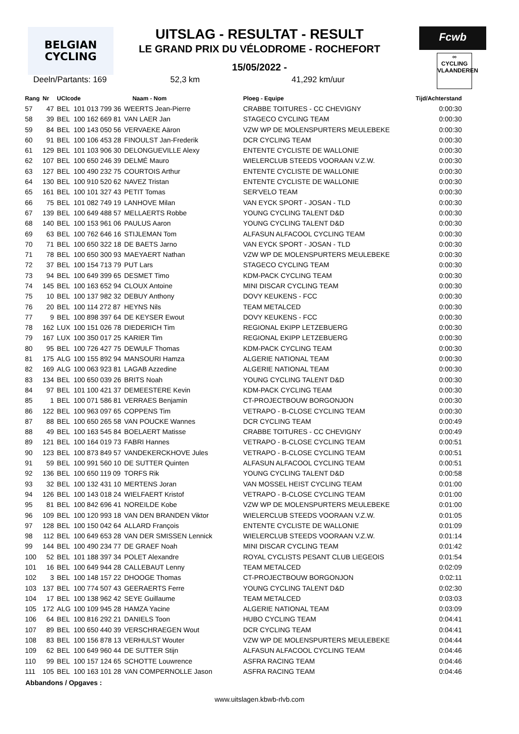BELGIAN
CYCLING
Fcwb
∞
CYCLING
VLAANDEREN
UITSLAG - RESULTAT - RESULT
LE GRAND PRIX DU VÉLODROME - ROCHEFORT
15/05/2022 -
Deeln/Partants: 169 52,3 km 41,292 km/uur
| Rang | Nr | UCIcode | | Naam - Nom | Ploeg - Equipe | Tijd/Achterstand |
| --- | --- | --- | --- | --- | --- | --- |
| 57 | 47 | BEL | 101 013 799 36 | WEERTS Jean-Pierre | CRABBE TOITURES - CC CHEVIGNY | 0:00:30 |
| 58 | 39 | BEL | 100 162 669 81 | VAN LAER Jan | STAGECO CYCLING TEAM | 0:00:30 |
| 59 | 84 | BEL | 100 143 050 56 | VERVAEKE Aäron | VZW WP DE MOLENSPURTERS MEULEBEKE | 0:00:30 |
| 60 | 91 | BEL | 100 106 453 28 | FINOULST Jan-Frederik | DCR CYCLING TEAM | 0:00:30 |
| 61 | 129 | BEL | 101 103 906 30 | DELONGUEVILLE Alexy | ENTENTE CYCLISTE DE WALLONIE | 0:00:30 |
| 62 | 107 | BEL | 100 650 246 39 | DELMÉ Mauro | WIELERCLUB STEEDS VOORAAN V.Z.W. | 0:00:30 |
| 63 | 127 | BEL | 100 490 232 75 | COURTOIS Arthur | ENTENTE CYCLISTE DE WALLONIE | 0:00:30 |
| 64 | 130 | BEL | 100 910 520 62 | NAVEZ Tristan | ENTENTE CYCLISTE DE WALLONIE | 0:00:30 |
| 65 | 161 | BEL | 100 101 327 43 | PETIT Tomas | SER'VELO TEAM | 0:00:30 |
| 66 | 75 | BEL | 101 082 749 19 | LANHOVE Milan | VAN EYCK SPORT - JOSAN - TLD | 0:00:30 |
| 67 | 139 | BEL | 100 649 488 57 | MELLAERTS Robbe | YOUNG CYCLING TALENT D&D | 0:00:30 |
| 68 | 140 | BEL | 100 153 961 06 | PAULUS Aaron | YOUNG CYCLING TALENT D&D | 0:00:30 |
| 69 | 63 | BEL | 100 762 646 16 | STIJLEMAN Tom | ALFASUN ALFACOOL CYCLING TEAM | 0:00:30 |
| 70 | 71 | BEL | 100 650 322 18 | DE BAETS Jarno | VAN EYCK SPORT - JOSAN - TLD | 0:00:30 |
| 71 | 78 | BEL | 100 650 300 93 | MAEYAERT Nathan | VZW WP DE MOLENSPURTERS MEULEBEKE | 0:00:30 |
| 72 | 37 | BEL | 100 154 713 79 | PUT Lars | STAGECO CYCLING TEAM | 0:00:30 |
| 73 | 94 | BEL | 100 649 399 65 | DESMET Timo | KDM-PACK CYCLING TEAM | 0:00:30 |
| 74 | 145 | BEL | 100 163 652 94 | CLOUX Antoine | MINI DISCAR CYCLING TEAM | 0:00:30 |
| 75 | 10 | BEL | 100 137 982 32 | DEBUY Anthony | DOVY KEUKENS - FCC | 0:00:30 |
| 76 | 20 | BEL | 100 114 272 87 | HEYNS Nils | TEAM METALCED | 0:00:30 |
| 77 | 9 | BEL | 100 898 397 64 | DE KEYSER Ewout | DOVY KEUKENS - FCC | 0:00:30 |
| 78 | 162 | LUX | 100 151 026 78 | DIEDERICH Tim | REGIONAL EKIPP LETZEBUERG | 0:00:30 |
| 79 | 167 | LUX | 100 350 017 25 | KARIER Tim | REGIONAL EKIPP LETZEBUERG | 0:00:30 |
| 80 | 95 | BEL | 100 726 427 75 | DEWULF Thomas | KDM-PACK CYCLING TEAM | 0:00:30 |
| 81 | 175 | ALG | 100 155 892 94 | MANSOURI Hamza | ALGERIE NATIONAL TEAM | 0:00:30 |
| 82 | 169 | ALG | 100 063 923 81 | LAGAB Azzedine | ALGERIE NATIONAL TEAM | 0:00:30 |
| 83 | 134 | BEL | 100 650 039 26 | BRITS Noah | YOUNG CYCLING TALENT D&D | 0:00:30 |
| 84 | 97 | BEL | 101 100 421 37 | DEMEESTERE Kevin | KDM-PACK CYCLING TEAM | 0:00:30 |
| 85 | 1 | BEL | 100 071 586 81 | VERRAES Benjamin | CT-PROJECTBOUW BORGONJON | 0:00:30 |
| 86 | 122 | BEL | 100 963 097 65 | COPPENS Tim | VETRAPO - B-CLOSE CYCLING TEAM | 0:00:30 |
| 87 | 88 | BEL | 100 650 265 58 | VAN POUCKE Wannes | DCR CYCLING TEAM | 0:00:49 |
| 88 | 49 | BEL | 100 163 545 84 | BOELAERT Matisse | CRABBE TOITURES - CC CHEVIGNY | 0:00:49 |
| 89 | 121 | BEL | 100 164 019 73 | FABRI Hannes | VETRAPO - B-CLOSE CYCLING TEAM | 0:00:51 |
| 90 | 123 | BEL | 100 873 849 57 | VANDEKERCKHOVE Jules | VETRAPO - B-CLOSE CYCLING TEAM | 0:00:51 |
| 91 | 59 | BEL | 100 991 560 10 | DE SUTTER Quinten | ALFASUN ALFACOOL CYCLING TEAM | 0:00:51 |
| 92 | 136 | BEL | 100 650 119 09 | TORFS Rik | YOUNG CYCLING TALENT D&D | 0:00:58 |
| 93 | 32 | BEL | 100 132 431 10 | MERTENS Joran | VAN MOSSEL HEIST CYCLING TEAM | 0:01:00 |
| 94 | 126 | BEL | 100 143 018 24 | WIELFAERT Kristof | VETRAPO - B-CLOSE CYCLING TEAM | 0:01:00 |
| 95 | 81 | BEL | 100 842 696 41 | NOREILDE Kobe | VZW WP DE MOLENSPURTERS MEULEBEKE | 0:01:00 |
| 96 | 109 | BEL | 100 120 993 18 | VAN DEN BRANDEN Viktor | WIELERCLUB STEEDS VOORAAN V.Z.W. | 0:01:05 |
| 97 | 128 | BEL | 100 150 042 64 | ALLARD François | ENTENTE CYCLISTE DE WALLONIE | 0:01:09 |
| 98 | 112 | BEL | 100 649 653 28 | VAN DER SMISSEN Lennick | WIELERCLUB STEEDS VOORAAN V.Z.W. | 0:01:14 |
| 99 | 144 | BEL | 100 490 234 77 | DE GRAEF Noah | MINI DISCAR CYCLING TEAM | 0:01:42 |
| 100 | 52 | BEL | 101 188 397 34 | POLET Alexandre | ROYAL CYCLISTS PESANT CLUB LIEGEOIS | 0:01:54 |
| 101 | 16 | BEL | 100 649 944 28 | CALLEBAUT Lenny | TEAM METALCED | 0:02:09 |
| 102 | 3 | BEL | 100 148 157 22 | DHOOGE Thomas | CT-PROJECTBOUW BORGONJON | 0:02:11 |
| 103 | 137 | BEL | 100 774 507 43 | GEERAERTS Ferre | YOUNG CYCLING TALENT D&D | 0:02:30 |
| 104 | 17 | BEL | 100 138 962 42 | SEYE Guillaume | TEAM METALCED | 0:03:03 |
| 105 | 172 | ALG | 100 109 945 28 | HAMZA Yacine | ALGERIE NATIONAL TEAM | 0:03:09 |
| 106 | 64 | BEL | 100 816 292 21 | DANIELS Toon | HUBO CYCLING TEAM | 0:04:41 |
| 107 | 89 | BEL | 100 650 440 39 | VERSCHRAEGEN Wout | DCR CYCLING TEAM | 0:04:41 |
| 108 | 83 | BEL | 100 156 878 13 | VERHULST Wouter | VZW WP DE MOLENSPURTERS MEULEBEKE | 0:04:44 |
| 109 | 62 | BEL | 100 649 960 44 | DE SUTTER Stijn | ALFASUN ALFACOOL CYCLING TEAM | 0:04:46 |
| 110 | 99 | BEL | 100 157 124 65 | SCHOTTE Louwrence | ASFRA RACING TEAM | 0:04:46 |
| 111 | 105 | BEL | 100 163 101 28 | VAN COMPERNOLLE Jason | ASFRA RACING TEAM | 0:04:46 |
Abbandons / Opgaves :
www.uitslagen.kbwb-rlvb.com